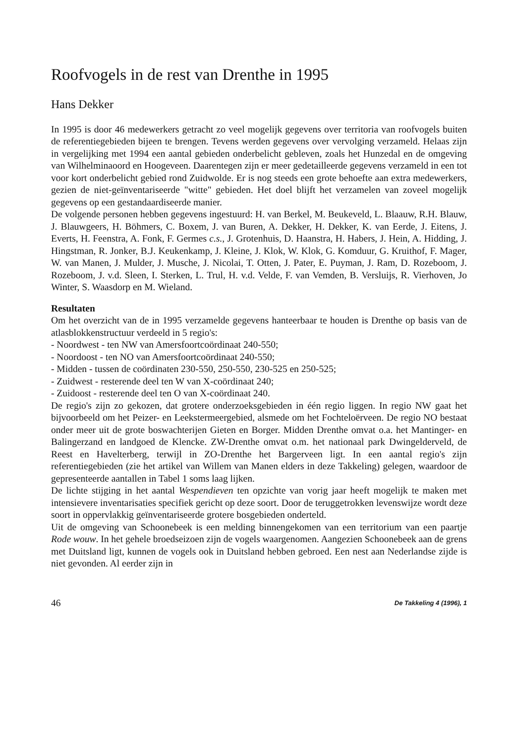Roofvogels in de rest van Drenthe in 1995
Hans Dekker
In 1995 is door 46 medewerkers getracht zo veel mogelijk gegevens over territoria van roofvogels buiten de referentiegebieden bijeen te brengen. Tevens werden gegevens over vervolging verzameld. Helaas zijn in vergelijking met 1994 een aantal gebieden onderbelicht gebleven, zoals het Hunzedal en de omgeving van Wilhelminaoord en Hoogeveen. Daarentegen zijn er meer gedetailleerde gegevens verzameld in een tot voor kort onderbelicht gebied rond Zuidwolde. Er is nog steeds een grote behoefte aan extra medewerkers, gezien de niet-geïnventariseerde "witte" gebieden. Het doel blijft het verzamelen van zoveel mogelijk gegevens op een gestandaardiseerde manier.
De volgende personen hebben gegevens ingestuurd: H. van Berkel, M. Beukeveld, L. Blaauw, R.H. Blauw, J. Blauwgeers, H. Böhmers, C. Boxem, J. van Buren, A. Dekker, H. Dekker, K. van Eerde, J. Eitens, J. Everts, H. Feenstra, A. Fonk, F. Germes c.s., J. Grotenhuis, D. Haanstra, H. Habers, J. Hein, A. Hidding, J. Hingstman, R. Jonker, B.J. Keukenkamp, J. Kleine, J. Klok, W. Klok, G. Komduur, G. Kruithof, F. Mager, W. van Manen, J. Mulder, J. Musche, J. Nicolai, T. Otten, J. Pater, E. Puyman, J. Ram, D. Rozeboom, J. Rozeboom, J. v.d. Sleen, I. Sterken, L. Trul, H. v.d. Velde, F. van Vemden, B. Versluijs, R. Vierhoven, Jo Winter, S. Waasdorp en M. Wieland.
Resultaten
Om het overzicht van de in 1995 verzamelde gegevens hanteerbaar te houden is Drenthe op basis van de atlasblokkenstructuur verdeeld in 5 regio's:
- Noordwest - ten NW van Amersfoortcoördinaat 240-550;
- Noordoost - ten NO van Amersfoortcoördinaat 240-550;
- Midden - tussen de coördinaten 230-550, 250-550, 230-525 en 250-525;
- Zuidwest - resterende deel ten W van X-coördinaat 240;
- Zuidoost - resterende deel ten O van X-coördinaat 240.
De regio's zijn zo gekozen, dat grotere onderzoeksgebieden in één regio liggen. In regio NW gaat het bijvoorbeeld om het Peizer- en Leekstermeergebied, alsmede om het Fochteloërveen. De regio NO bestaat onder meer uit de grote boswachterijen Gieten en Borger. Midden Drenthe omvat o.a. het Mantinger- en Balingerzand en landgoed de Klencke. ZW-Drenthe omvat o.m. het nationaal park Dwingelderveld, de Reest en Havelterberg, terwijl in ZO-Drenthe het Bargerveen ligt. In een aantal regio's zijn referentiegebieden (zie het artikel van Willem van Manen elders in deze Takkeling) gelegen, waardoor de gepresenteerde aantallen in Tabel 1 soms laag lijken.
De lichte stijging in het aantal Wespendieven ten opzichte van vorig jaar heeft mogelijk te maken met intensievere inventarisaties specifiek gericht op deze soort. Door de teruggetrokken levenswijze wordt deze soort in oppervlakkig geïnventariseerde grotere bosgebieden onderteld.
Uit de omgeving van Schoonebeek is een melding binnengekomen van een territorium van een paartje Rode wouw. In het gehele broedseizoen zijn de vogels waargenomen. Aangezien Schoonebeek aan de grens met Duitsland ligt, kunnen de vogels ook in Duitsland hebben gebroed. Een nest aan Nederlandse zijde is niet gevonden. Al eerder zijn in
46 De Takkeling 4 (1996), 1